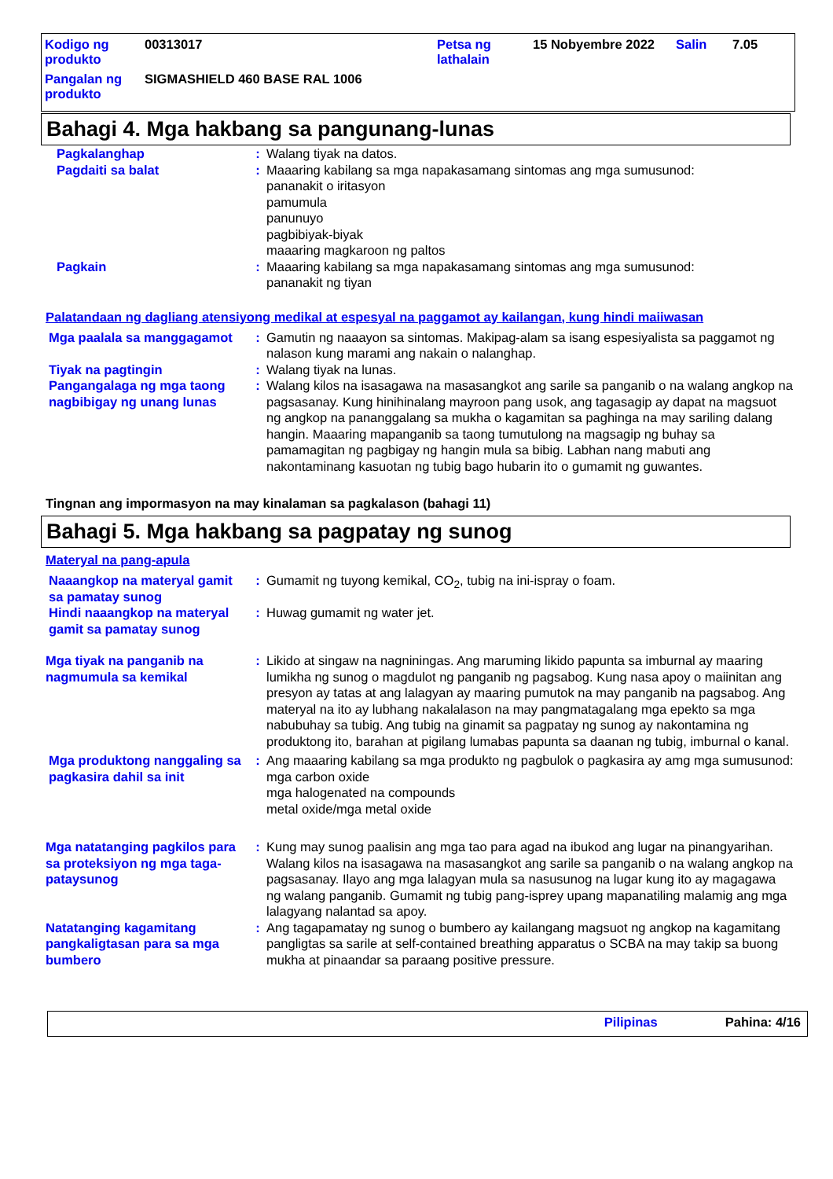| Kodigo ng produkto | 00313017 | Petsa ng lathalain | 15 Nobyembre 2022 | Salin | 7.05 |
| Pangalan ng produkto | SIGMASHIELD 460 BASE RAL 1006 | | | | |
Bahagi 4. Mga hakbang sa pangunang-lunas
Pagkalanghap : Walang tiyak na datos.
Pagdaiti sa balat : Maaaring kabilang sa mga napakasamang sintomas ang mga sumusunod:
pananakit o iritasyon
pamumula
panunuyo
pagbibiyak-biyak
maaaring magkaroon ng paltos
Pagkain : Maaaring kabilang sa mga napakasamang sintomas ang mga sumusunod:
pananakit ng tiyan
Palatandaan ng dagliang atensiyong medikal at espesyal na paggamot ay kailangan, kung hindi maiiwasan
Mga paalala sa manggagamot
: Gamutin ng naaayon sa sintomas. Makipag-alam sa isang espesiyalista sa paggamot ng nalason kung marami ang nakain o nalanghap.
Tiyak na pagtingin : Walang tiyak na lunas.
Pangangalaga ng mga taong nagbibigay ng unang lunas
: Walang kilos na isasagawa na masasangkot ang sarile sa panganib o na walang angkop na pagsasanay. Kung hinihinalang mayroon pang usok, ang tagasagip ay dapat na magsuot ng angkop na pananggalang sa mukha o kagamitan sa paghinga na may sariling dalang hangin. Maaaring mapanganib sa taong tumutulong na magsagip ng buhay sa pamamagitan ng pagbigay ng hangin mula sa bibig. Labhan nang mabuti ang nakontaminang kasuotan ng tubig bago hubarin ito o gumamit ng guwantes.
Tingnan ang impormasyon na may kinalaman sa pagkalason (bahagi 11)
Bahagi 5. Mga hakbang sa pagpatay ng sunog
Materyal na pang-apula
Naaangkop na materyal gamit sa pamatay sunog
: Gumamit ng tuyong kemikal, CO<sub>2</sub>, tubig na ini-ispray o foam.
Hindi naaangkop na materyal gamit sa pamatay sunog
: Huwag gumamit ng water jet.
Mga tiyak na panganib na nagmumula sa kemikal
: Likido at singaw na nagniningas. Ang maruming likido papunta sa imburnal ay maaring lumikha ng sunog o magdulot ng panganib ng pagsabog. Kung nasa apoy o maiinitan ang presyon ay tatas at ang lalagyan ay maaring pumutok na may panganib na pagsabog. Ang materyal na ito ay lubhang nakalalason na may pangmatagalang mga epekto sa mga nabubuhay sa tubig. Ang tubig na ginamit sa pagpatay ng sunog ay nakontamina ng produktong ito, barahan at pigilang lumabas papunta sa daanan ng tubig, imburnal o kanal.
Mga produktong nanggaling sa pagkasira dahil sa init
: Ang maaaring kabilang sa mga produkto ng pagbulok o pagkasira ay amg mga sumusunod:
mga carbon oxide
mga halogenated na compounds
metal oxide/mga metal oxide
Mga natatanging pagkilos para sa proteksiyon ng mga taga-pataysunog
: Kung may sunog paalisin ang mga tao para agad na ibukod ang lugar na pinangyarihan. Walang kilos na isasagawa na masasangkot ang sarile sa panganib o na walang angkop na pagsasanay. Ilayo ang mga lalagyan mula sa nasusunog na lugar kung ito ay magagawa ng walang panganib. Gumamit ng tubig pang-isprey upang mapanatiling malamig ang mga lalagyang nalantad sa apoy.
Natatanging kagamitang pangkaligtasan para sa mga bumbero
: Ang tagapamatay ng sunog o bumbero ay kailangang magsuot ng angkop na kagamitang pangligtas sa sarile at self-contained breathing apparatus o SCBA na may takip sa buong mukha at pinaandar sa paraang positive pressure.
Pilipinas Pahina: 4/16